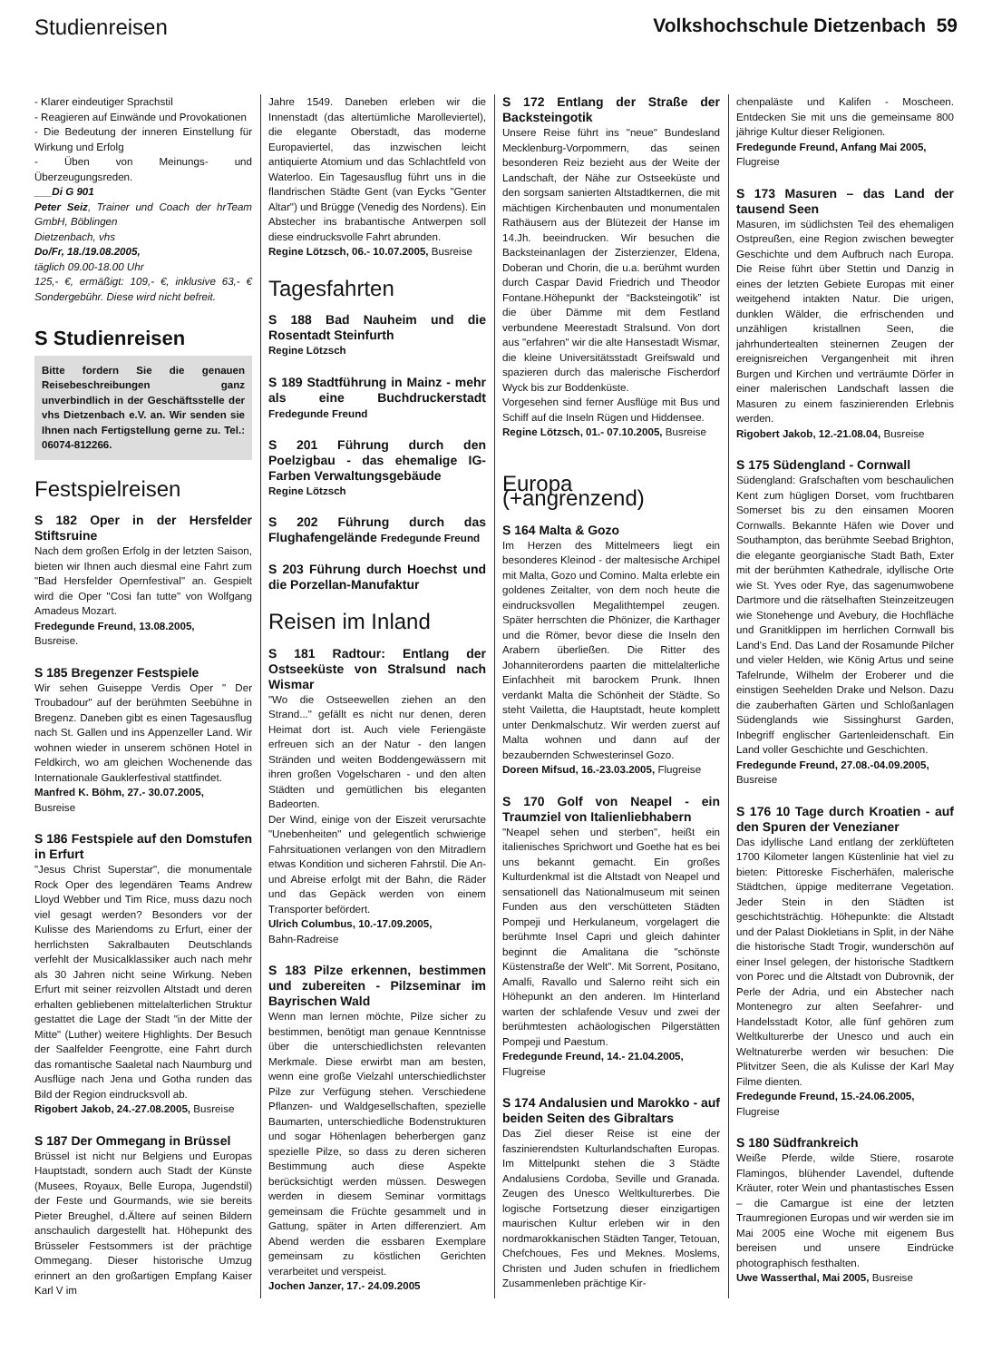Studienreisen Volkshochschule Dietzenbach 59
- Klarer eindeutiger Sprachstil
- Reagieren auf Einwände und Provokationen
- Die Bedeutung der inneren Einstellung für Wirkung und Erfolg
- Üben von Meinungs- und Überzeugungsreden.
___Di G 901
Peter Seiz, Trainer und Coach der hrTeam GmbH, Böblingen
Dietzenbach, vhs
Do/Fr, 18./19.08.2005,
täglich 09.00-18.00 Uhr
125,- €, ermäßigt: 109,- €, inklusive 63,- € Sondergebühr. Diese wird nicht befreit.
S Studienreisen
Bitte fordern Sie die genauen Reisebeschreibungen ganz unverbindlich in der Geschäftsstelle der vhs Dietzenbach e.V. an. Wir senden sie Ihnen nach Fertigstellung gerne zu. Tel.: 06074-812266.
Festspielreisen
S 182 Oper in der Hersfelder Stiftsruine
Nach dem großen Erfolg in der letzten Saison, bieten wir Ihnen auch diesmal eine Fahrt zum "Bad Hersfelder Opernfestival" an. Gespielt wird die Oper "Cosi fan tutte" von Wolfgang Amadeus Mozart.
Fredegunde Freund, 13.08.2005,
Busreise.
S 185 Bregenzer Festspiele
Wir sehen Guiseppe Verdis Oper " Der Troubadour" auf der berühmten Seebühne in Bregenz. Daneben gibt es einen Tagesausflug nach St. Gallen und ins Appenzeller Land. Wir wohnen wieder in unserem schönen Hotel in Feldkirch, wo am gleichen Wochenende das Internationale Gauklerfestival stattfindet.
Manfred K. Böhm, 27.- 30.07.2005,
Busreise
S 186 Festspiele auf den Domstufen in Erfurt
"Jesus Christ Superstar", die monumentale Rock Oper des legendären Teams Andrew Lloyd Webber und Tim Rice, muss dazu noch viel gesagt werden? Besonders vor der Kulisse des Mariendoms zu Erfurt, einer der herrlichsten Sakralbauten Deutschlands verfehlt der Musicalklassiker auch nach mehr als 30 Jahren nicht seine Wirkung. Neben Erfurt mit seiner reizvollen Altstadt und deren erhalten gebliebenen mittelalterlichen Struktur gestattet die Lage der Stadt "in der Mitte der Mitte" (Luther) weitere Highlights. Der Besuch der Saalfelder Feengrotte, eine Fahrt durch das romantische Saaletal nach Naumburg und Ausflüge nach Jena und Gotha runden das Bild der Region eindrucksvoll ab.
Rigobert Jakob, 24.-27.08.2005, Busreise
S 187 Der Ommegang in Brüssel
Brüssel ist nicht nur Belgiens und Europas Hauptstadt, sondern auch Stadt der Künste (Musees, Royaux, Belle Europa, Jugendstil) der Feste und Gourmands, wie sie bereits Pieter Breughel, d.Ältere auf seinen Bildern anschaulich dargestellt hat. Höhepunkt des Brüsseler Festsommers ist der prächtige Ommegang. Dieser historische Umzug erinnert an den großartigen Empfang Kaiser Karl V im
Jahre 1549. Daneben erleben wir die Innenstadt (das altertümliche Marolleviertel), die elegante Oberstadt, das moderne Europaviertel, das inzwischen leicht antiquierte Atomium und das Schlachtfeld von Waterloo. Ein Tagesausflug führt uns in die flandrischen Städte Gent (van Eycks "Genter Altar") und Brügge (Venedig des Nordens). Ein Abstecher ins brabantische Antwerpen soll diese eindrucksvolle Fahrt abrunden.
Regine Lötzsch, 06.- 10.07.2005, Busreise
Tagesfahrten
S 188 Bad Nauheim und die Rosentadt Steinfurth
Regine Lötzsch
S 189 Stadtführung in Mainz - mehr als eine Buchdruckerstadt Fredegunde Freund
S 201 Führung durch den Poelzigbau - das ehemalige IG-Farben Verwaltungsgebäude
Regine Lötzsch
S 202 Führung durch das Flughafengelände Fredegunde Freund
S 203 Führung durch Hoechst und die Porzellan-Manufaktur
Reisen im Inland
S 181 Radtour: Entlang der Ostseeküste von Stralsund nach Wismar
"Wo die Ostseewellen ziehen an den Strand..." gefällt es nicht nur denen, deren Heimat dort ist. Auch viele Feriengäste erfreuen sich an der Natur - den langen Stränden und weiten Boddengewässern mit ihren großen Vogelscharen - und den alten Städten und gemütlichen bis eleganten Badeorten.
Der Wind, einige von der Eiszeit verursachte "Unebenheiten" und gelegentlich schwierige Fahrsituationen verlangen von den Mitradlern etwas Kondition und sicheren Fahrstil. Die An- und Abreise erfolgt mit der Bahn, die Räder und das Gepäck werden von einem Transporter befördert.
Ulrich Columbus, 10.-17.09.2005,
Bahn-Radreise
S 183 Pilze erkennen, bestimmen und zubereiten - Pilzseminar im Bayrischen Wald
Wenn man lernen möchte, Pilze sicher zu bestimmen, benötigt man genaue Kenntnisse über die unterschiedlichsten relevanten Merkmale. Diese erwirbt man am besten, wenn eine große Vielzahl unterschiedlichster Pilze zur Verfügung stehen. Verschiedene Pflanzen- und Waldgesellschaften, spezielle Baumarten, unterschiedliche Bodenstrukturen und sogar Höhenlagen beherbergen ganz spezielle Pilze, so dass zu deren sicheren Bestimmung auch diese Aspekte berücksichtigt werden müssen. Deswegen werden in diesem Seminar vormittags gemeinsam die Früchte gesammelt und in Gattung, später in Arten differenziert. Am Abend werden die essbaren Exemplare gemeinsam zu köstlichen Gerichten verarbeitet und verspeist.
Jochen Janzer, 17.- 24.09.2005
S 172 Entlang der Straße der Backsteingotik
Unsere Reise führt ins "neue" Bundesland Mecklenburg-Vorpommern, das seinen besonderen Reiz bezieht aus der Weite der Landschaft, der Nähe zur Ostseeküste und den sorgsam sanierten Altstadtkernen, die mit mächtigen Kirchenbauten und monumentalen Rathäusern aus der Blütezeit der Hanse im 14.Jh. beeindrucken. Wir besuchen die Backsteinanlagen der Zisterzienzer, Eldena, Doberan und Chorin, die u.a. berühmt wurden durch Caspar David Friedrich und Theodor Fontane.Höhepunkt der “Backsteingotik” ist die über Dämme mit dem Festland verbundene Meerestadt Stralsund. Von dort aus "erfahren" wir die alte Hansestadt Wismar, die kleine Universitätsstadt Greifswald und spazieren durch das malerische Fischerdorf Wyck bis zur Boddenküste.
Vorgesehen sind ferner Ausflüge mit Bus und Schiff auf die Inseln Rügen und Hiddensee.
Regine Lötzsch, 01.- 07.10.2005, Busreise
Europa (+angrenzend)
S 164 Malta & Gozo
Im Herzen des Mittelmeers liegt ein besonderes Kleinod - der maltesische Archipel mit Malta, Gozo und Comino. Malta erlebte ein goldenes Zeitalter, von dem noch heute die eindrucksvollen Megalithtempel zeugen. Später herrschten die Phönizer, die Karthager und die Römer, bevor diese die Inseln den Arabern überließen. Die Ritter des Johanniterordens paarten die mittelalterliche Einfachheit mit barockem Prunk. Ihnen verdankt Malta die Schönheit der Städte. So steht Vailetta, die Hauptstadt, heute komplett unter Denkmalschutz. Wir werden zuerst auf Malta wohnen und dann auf der bezaubernden Schwesterinsel Gozo.
Doreen Mifsud, 16.-23.03.2005, Flugreise
S 170 Golf von Neapel - ein Traumziel von Italienliebhabern
"Neapel sehen und sterben", heißt ein italienisches Sprichwort und Goethe hat es bei uns bekannt gemacht. Ein großes Kulturdenkmal ist die Altstadt von Neapel und sensationell das Nationalmuseum mit seinen Funden aus den verschütteten Städten Pompeji und Herkulaneum, vorgelagert die berühmte Insel Capri und gleich dahinter beginnt die Amalitana die "schönste Küstenstraße der Welt". Mit Sorrent, Positano, Amalfi, Ravallo und Salerno reiht sich ein Höhepunkt an den anderen. Im Hinterland warten der schlafende Vesuv und zwei der berühmtesten achäologischen Pilgerstätten Pompeji und Paestum.
Fredegunde Freund, 14.- 21.04.2005,
Flugreise
S 174 Andalusien und Marokko - auf beiden Seiten des Gibraltars
Das Ziel dieser Reise ist eine der faszinierendsten Kulturlandschaften Europas. Im Mittelpunkt stehen die 3 Städte Andalusiens Cordoba, Seville und Granada. Zeugen des Unesco Weltkulturerbes. Die logische Fortsetzung dieser einzigartigen maurischen Kultur erleben wir in den nordmarokkanischen Städten Tanger, Tetouan, Chefchoues, Fes und Meknes. Moslems, Christen und Juden schufen in friedlichem Zusammenleben prächtige Kir-
chenpaläste und Kalifen - Moscheen. Entdecken Sie mit uns die gemeinsame 800 jährige Kultur dieser Religionen.
Fredegunde Freund, Anfang Mai 2005,
Flugreise
S 173 Masuren – das Land der tausend Seen
Masuren, im südlichsten Teil des ehemaligen Ostpreußen, eine Region zwischen bewegter Geschichte und dem Aufbruch nach Europa. Die Reise führt über Stettin und Danzig in eines der letzten Gebiete Europas mit einer weitgehend intakten Natur. Die urigen, dunklen Wälder, die erfrischenden und unzähligen kristallnen Seen, die jahrhundertealten steinernen Zeugen der ereignisreichen Vergangenheit mit ihren Burgen und Kirchen und verträumte Dörfer in einer malerischen Landschaft lassen die Masuren zu einem faszinierenden Erlebnis werden.
Rigobert Jakob, 12.-21.08.04, Busreise
S 175 Südengland - Cornwall
Südengland: Grafschaften vom beschaulichen Kent zum hügligen Dorset, vom fruchtbaren Somerset bis zu den einsamen Mooren Cornwalls. Bekannte Häfen wie Dover und Southampton, das berühmte Seebad Brighton, die elegante georgianische Stadt Bath, Exter mit der berühmten Kathedrale, idyllische Orte wie St. Yves oder Rye, das sagenumwobene Dartmore und die rätselhaften Steinzeitzeugen wie Stonehenge und Avebury, die Hochfläche und Granitklippen im herrlichen Cornwall bis Land's End. Das Land der Rosamunde Pilcher und vieler Helden, wie König Artus und seine Tafelrunde, Wilhelm der Eroberer und die einstigen Seehelden Drake und Nelson. Dazu die zauberhaften Gärten und Schloßanlagen Südenglands wie Sissinghurst Garden, Inbegriff englischer Gartenleidenschaft. Ein Land voller Geschichte und Geschichten.
Fredegunde Freund, 27.08.-04.09.2005,
Busreise
S 176 10 Tage durch Kroatien - auf den Spuren der Venezianer
Das idyllische Land entlang der zerklüfteten 1700 Kilometer langen Küstenlinie hat viel zu bieten: Pittoreske Fischerhäfen, malerische Städtchen, üppige mediterrane Vegetation. Jeder Stein in den Städten ist geschichtsträchtig. Höhepunkte: die Altstadt und der Palast Diokletians in Split, in der Nähe die historische Stadt Trogir, wunderschön auf einer Insel gelegen, der historische Stadtkern von Porec und die Altstadt von Dubrovnik, der Perle der Adria, und ein Abstecher nach Montenegro zur alten Seefahrer- und Handelsstadt Kotor, alle fünf gehören zum Weltkulturerbe der Unesco und auch ein Weltnaturerbe werden wir besuchen: Die Plitvitzer Seen, die als Kulisse der Karl May Filme dienten.
Fredegunde Freund, 15.-24.06.2005,
Flugreise
S 180 Südfrankreich
Weiße Pferde, wilde Stiere, rosarote Flamingos, blühender Lavendel, duftende Kräuter, roter Wein und phantastisches Essen – die Camargue ist eine der letzten Traumregionen Europas und wir werden sie im Mai 2005 eine Woche mit eigenem Bus bereisen und unsere Eindrücke photographisch festhalten.
Uwe Wasserthal, Mai 2005, Busreise